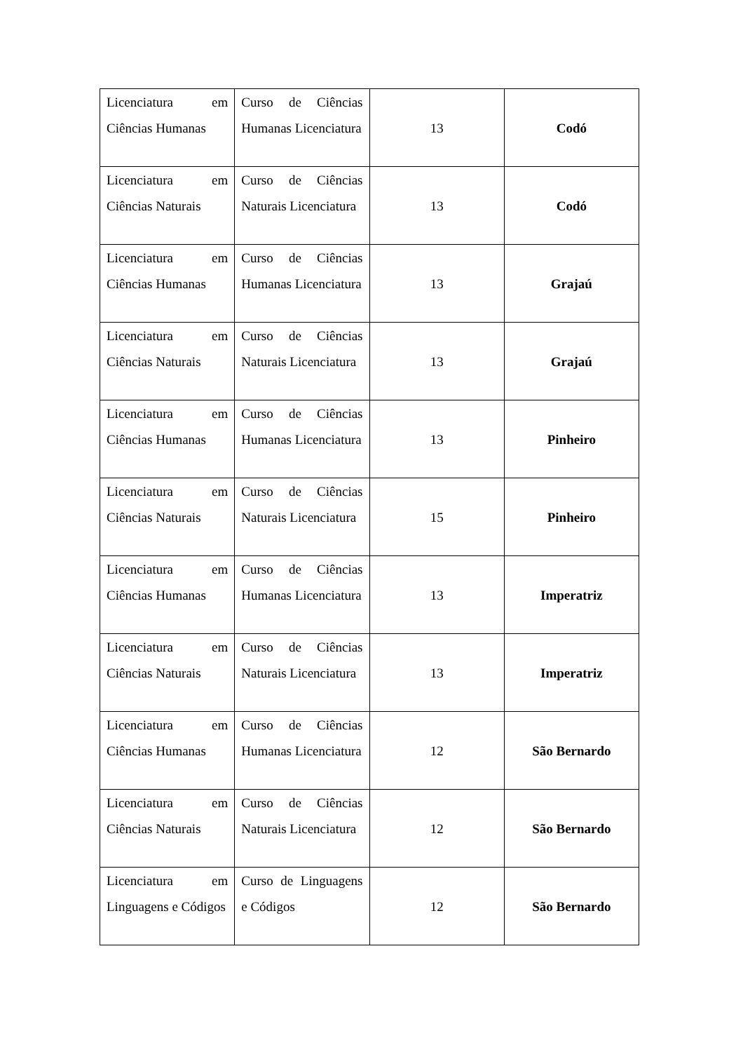| Licenciatura em Ciências Humanas | Curso de Ciências Humanas Licenciatura | 13 | Codó |
| Licenciatura em Ciências Naturais | Curso de Ciências Naturais Licenciatura | 13 | Codó |
| Licenciatura em Ciências Humanas | Curso de Ciências Humanas Licenciatura | 13 | Grajaú |
| Licenciatura em Ciências Naturais | Curso de Ciências Naturais Licenciatura | 13 | Grajaú |
| Licenciatura em Ciências Humanas | Curso de Ciências Humanas Licenciatura | 13 | Pinheiro |
| Licenciatura em Ciências Naturais | Curso de Ciências Naturais Licenciatura | 15 | Pinheiro |
| Licenciatura em Ciências Humanas | Curso de Ciências Humanas Licenciatura | 13 | Imperatriz |
| Licenciatura em Ciências Naturais | Curso de Ciências Naturais Licenciatura | 13 | Imperatriz |
| Licenciatura em Ciências Humanas | Curso de Ciências Humanas Licenciatura | 12 | São Bernardo |
| Licenciatura em Ciências Naturais | Curso de Ciências Naturais Licenciatura | 12 | São Bernardo |
| Licenciatura em Linguagens e Códigos | Curso de Linguagens e Códigos | 12 | São Bernardo |